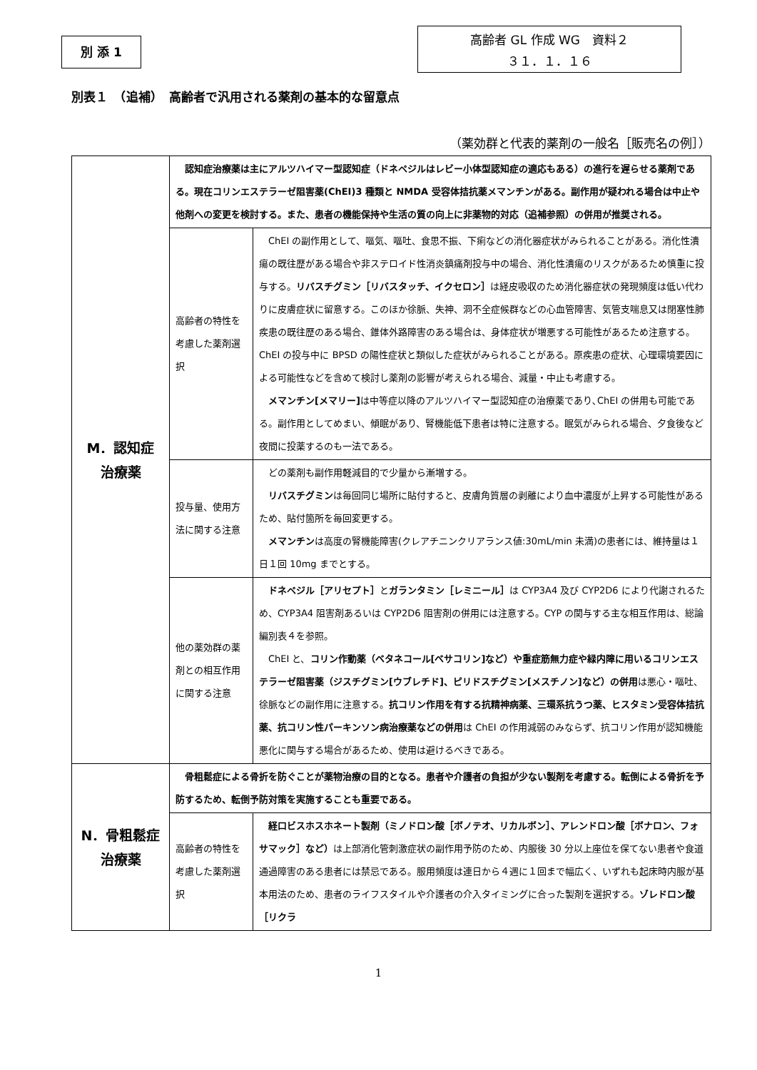別 添 1
高齢者 GL 作成 WG　資料２
３１．１．１６
別表１　（追補）　高齢者で汎用される薬剤の基本的な留意点
（薬効群と代表的薬剤の一般名［販売名の例］）
| M．認知症 治療薬 | 認知症治療薬は主にアルツハイマー型認知症（ドネペジルはレビー小体型認知症の適応もある）の進行を遅らせる薬剤である。現在コリンエステラーゼ阻害薬(ChEI)3 種類と NMDA 受容体拮抗薬メマンチンがある。副作用が疑われる場合は中止や他剤への変更を検討する。また、患者の機能保持や生活の質の向上に非薬物的対応（追補参照）の併用が推奨される。 | |
| | 高齢者の特性を考慮した薬剤選択 | ChEI の副作用として、嘔気、嘔吐、食思不振、下痢などの消化器症状がみられることがある。消化性潰瘍の既往歴がある場合や非ステロイド性消炎鎮痛剤投与中の場合、消化性潰瘍のリスクがあるため慎重に投与する。 リバスチグミン［リバスタッチ、イクセロン］ は経皮吸収のため消化器症状の発現頻度は低い代わりに皮膚症状に留意する。このほか徐脈、失神、洞不全症候群などの心血管障害、気管支喘息又は閉塞性肺疾患の既往歴のある場合、錐体外路障害のある場合は、身体症状が増悪する可能性があるため注意する。ChEI の投与中に BPSD の陽性症状と類似した症状がみられることがある。原疾患の症状、心理環境要因による可能性などを含めて検討し薬剤の影響が考えられる場合、減量・中止も考慮する。 メマンチン[メマリー] は中等症以降のアルツハイマー型認知症の治療薬であり､ChEI の併用も可能である。副作用としてめまい、傾眠があり、腎機能低下患者は特に注意する。眠気がみられる場合、夕食後など夜間に投薬するのも一法である。 |
| | 投与量、使用方法に関する注意 | どの薬剤も副作用軽減目的で少量から漸増する。 リバスチグミン は毎回同じ場所に貼付すると、皮膚角質層の剥離により血中濃度が上昇する可能性があるため、貼付箇所を毎回変更する。 メマンチン は高度の腎機能障害(クレアチニンクリアランス値:30mL/min 未満)の患者には、維持量は１日１回 10mg までとする。 |
| | 他の薬効群の薬剤との相互作用に関する注意 | ドネペジル［アリセプト］ と ガランタミン［レミニール］ は CYP3A4 及び CYP2D6 により代謝されるため、CYP3A4 阻害剤あるいは CYP2D6 阻害剤の併用には注意する。CYP の関与する主な相互作用は、総論編別表４を参照。 ChEI と、 コリン作動薬（ベタネコール[ベサコリン]など）や重症筋無力症や緑内障に用いるコリンエステラーゼ阻害薬（ジスチグミン[ウブレチド]、ピリドスチグミン[メスチノン]など）の併用 は悪心・嘔吐、徐脈などの副作用に注意する。 抗コリン作用を有する抗精神病薬、三環系抗うつ薬、ヒスタミン受容体拮抗薬、抗コリン性パーキンソン病治療薬などの併用 は ChEI の作用減弱のみならず、抗コリン作用が認知機能悪化に関与する場合があるため、使用は避けるべきである。 |
| N．骨粗鬆症 治療薬 | 骨粗鬆症による骨折を防ぐことが薬物治療の目的となる。患者や介護者の負担が少ない製剤を考慮する。転倒による骨折を予防するため、転倒予防対策を実施することも重要である。 | |
| | 高齢者の特性を考慮した薬剤選択 | 経口ビスホスホネート製剤（ミノドロン酸［ボノテオ、リカルボン］、アレンドロン酸［ボナロン、フォサマック］など） は上部消化管刺激症状の副作用予防のため、内服後 30 分以上座位を保てない患者や食道通過障害のある患者には禁忌である。服用頻度は連日から４週に１回まで幅広く、いずれも起床時内服が基本用法のため、患者のライフスタイルや介護者の介入タイミングに合った製剤を選択する。 ゾレドロン酸［リクラ |
1